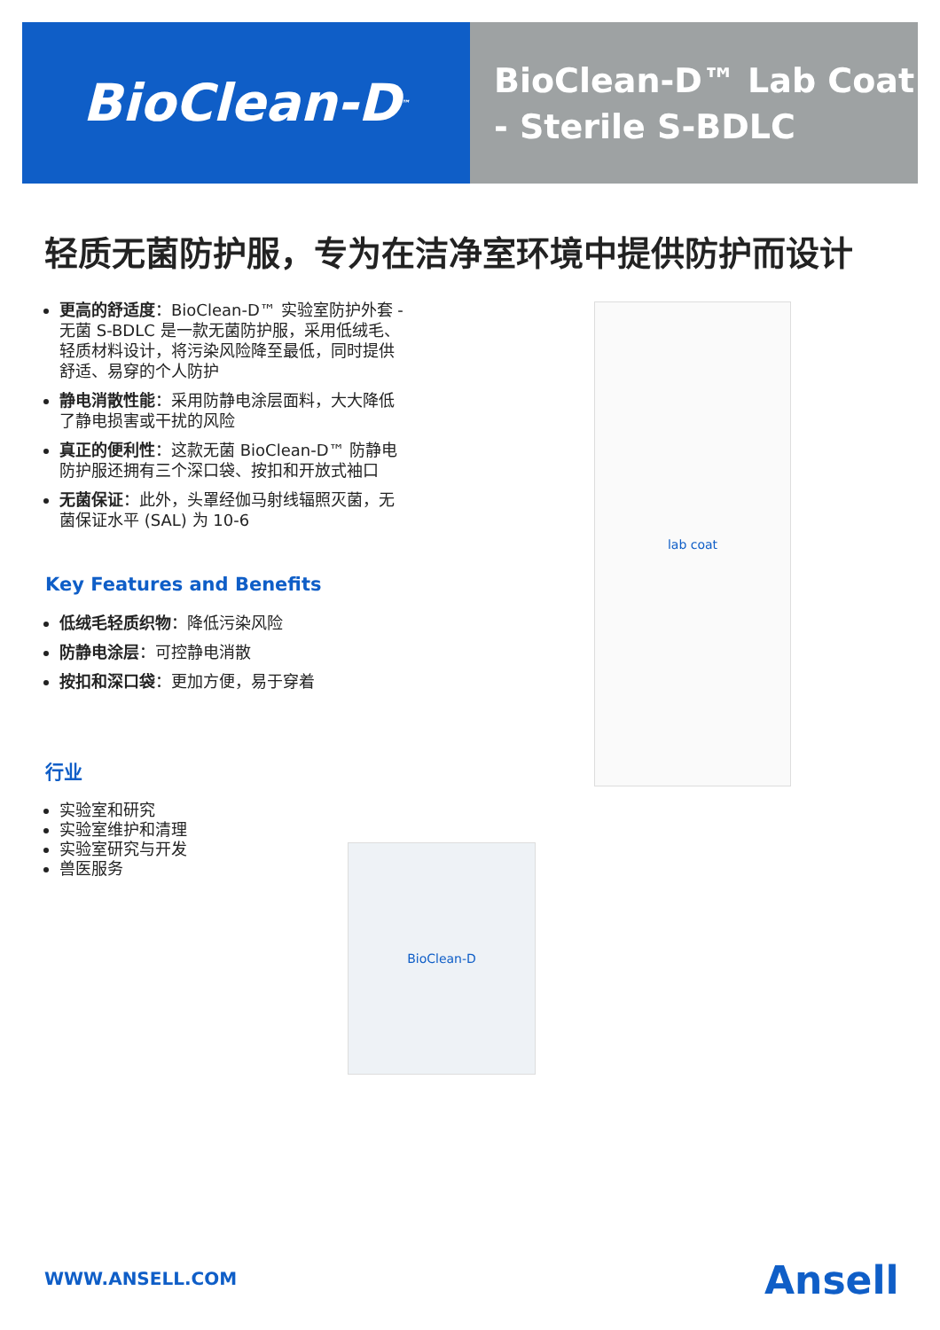BioClean-D<sup>™</sup>
BioClean-D™ Lab Coat
- Sterile S-BDLC
轻质无菌防护服，专为在洁净室环境中提供防护而设计
更高的舒适度：BioClean-D™ 实验室防护外套 - 无菌 S-BDLC 是一款无菌防护服，采用低绒毛、轻质材料设计，将污染风险降至最低，同时提供舒适、易穿的个人防护
静电消散性能：采用防静电涂层面料，大大降低了静电损害或干扰的风险
真正的便利性：这款无菌 BioClean-D™ 防静电防护服还拥有三个深口袋、按扣和开放式袖口
无菌保证：此外，头罩经伽马射线辐照灭菌，无菌保证水平 (SAL) 为 10-6
Key Features and Benefits
低绒毛轻质织物：降低污染风险
防静电涂层：可控静电消散
按扣和深口袋：更加方便，易于穿着
行业
实验室和研究
实验室维护和清理
实验室研究与开发
兽医服务
lab coat
BioClean-D
WWW.ANSELL.COM Ansell